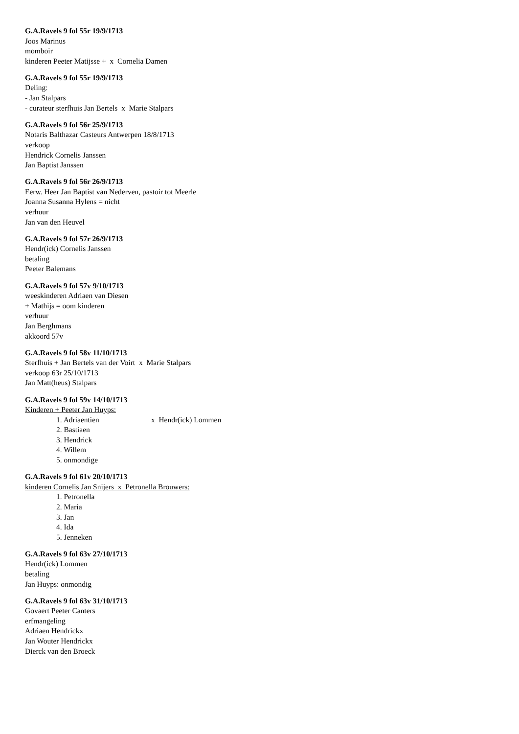G.A.Ravels 9 fol 55r 19/9/1713
Joos Marinus
momboir
kinderen Peeter Matijsse + x Cornelia Damen
G.A.Ravels 9 fol 55r 19/9/1713
Deling:
- Jan Stalpars
- curateur sterfhuis Jan Bertels x Marie Stalpars
G.A.Ravels 9 fol 56r 25/9/1713
Notaris Balthazar Casteurs Antwerpen 18/8/1713
verkoop
Hendrick Cornelis Janssen
Jan Baptist Janssen
G.A.Ravels 9 fol 56r 26/9/1713
Eerw. Heer Jan Baptist van Nederven, pastoir tot Meerle
Joanna Susanna Hylens = nicht
verhuur
Jan van den Heuvel
G.A.Ravels 9 fol 57r 26/9/1713
Hendr(ick) Cornelis Janssen
betaling
Peeter Balemans
G.A.Ravels 9 fol 57v 9/10/1713
weeskinderen Adriaen van Diesen
+ Mathijs = oom kinderen
verhuur
Jan Berghmans
akkoord 57v
G.A.Ravels 9 fol 58v 11/10/1713
Sterfhuis + Jan Bertels van der Voirt x Marie Stalpars
verkoop 63r 25/10/1713
Jan Matt(heus) Stalpars
G.A.Ravels 9 fol 59v 14/10/1713
Kinderen + Peeter Jan Huyps:
1. Adriaentien x Hendr(ick) Lommen
2. Bastiaen
3. Hendrick
4. Willem
5. onmondige
G.A.Ravels 9 fol 61v 20/10/1713
kinderen Cornelis Jan Snijers x Petronella Brouwers:
1. Petronella
2. Maria
3. Jan
4. Ida
5. Jenneken
G.A.Ravels 9 fol 63v 27/10/1713
Hendr(ick) Lommen
betaling
Jan Huyps: onmondig
G.A.Ravels 9 fol 63v 31/10/1713
Govaert Peeter Canters
erfmangeling
Adriaen Hendrickx
Jan Wouter Hendrickx
Dierck van den Broeck